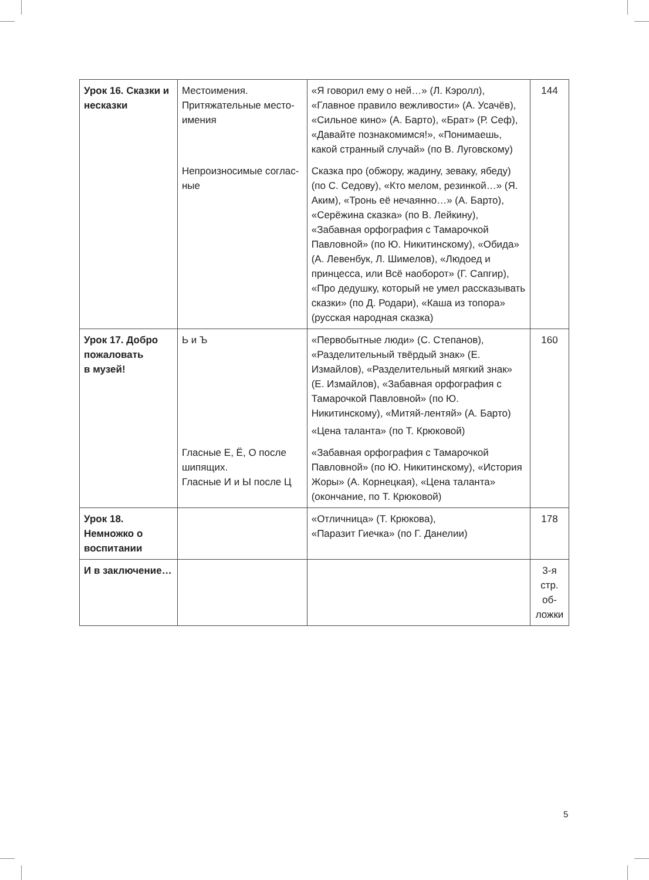| Урок 16. Сказки и несказки | Местоимения. Притяжательные место- имения | «Я говорил ему о ней…» (Л. Кэролл), «Главное правило вежливости» (А. Усачёв), «Сильное кино» (А. Барто), «Брат» (Р. Сеф), «Давайте познакомимся!», «Понимаешь, какой странный случай» (по В. Луговскому) | 144 |
| | Непроизносимые соглас- ные | Сказка про (обжору, жадину, зеваку, ябеду) (по С. Седову), «Кто мелом, резинкой…» (Я. Аким), «Тронь её нечаянно…» (А. Барто), «Серёжина сказка» (по В. Лейкину), «Забавная орфография с Тамарочкой Павловной» (по Ю. Никитинскому), «Обида» (А. Левенбук, Л. Шимелов), «Людоед и принцесса, или Всё наоборот» (Г. Сапгир), «Про дедушку, который не умел рассказывать сказки» (по Д. Родари), «Каша из топора» (русская народная сказка) | |
| Урок 17. Добро пожаловать в музей! | Ь и Ъ | «Первобытные люди» (С. Степанов), «Разделительный твёрдый знак» (Е. Измайлов), «Разделительный мягкий знак» (Е. Измайлов), «Забавная орфография с Тамарочкой Павловной» (по Ю. Никитинскому), «Митяй-лентяй» (А. Барто) «Цена таланта» (по Т. Крюковой) | 160 |
| | Гласные Е, Ё, О после шипящих. Гласные И и Ы после Ц | «Забавная орфография с Тамарочкой Павловной» (по Ю. Никитинскому), «История Жоры» (А. Корнецкая), «Цена таланта» (окончание, по Т. Крюковой) | |
| Урок 18. Немножко о воспитании | | «Отличница» (Т. Крюкова), «Паразит Гиечка» (по Г. Данелии) | 178 |
| И в заключение… | | | 3-я стр. об-ложки |
5